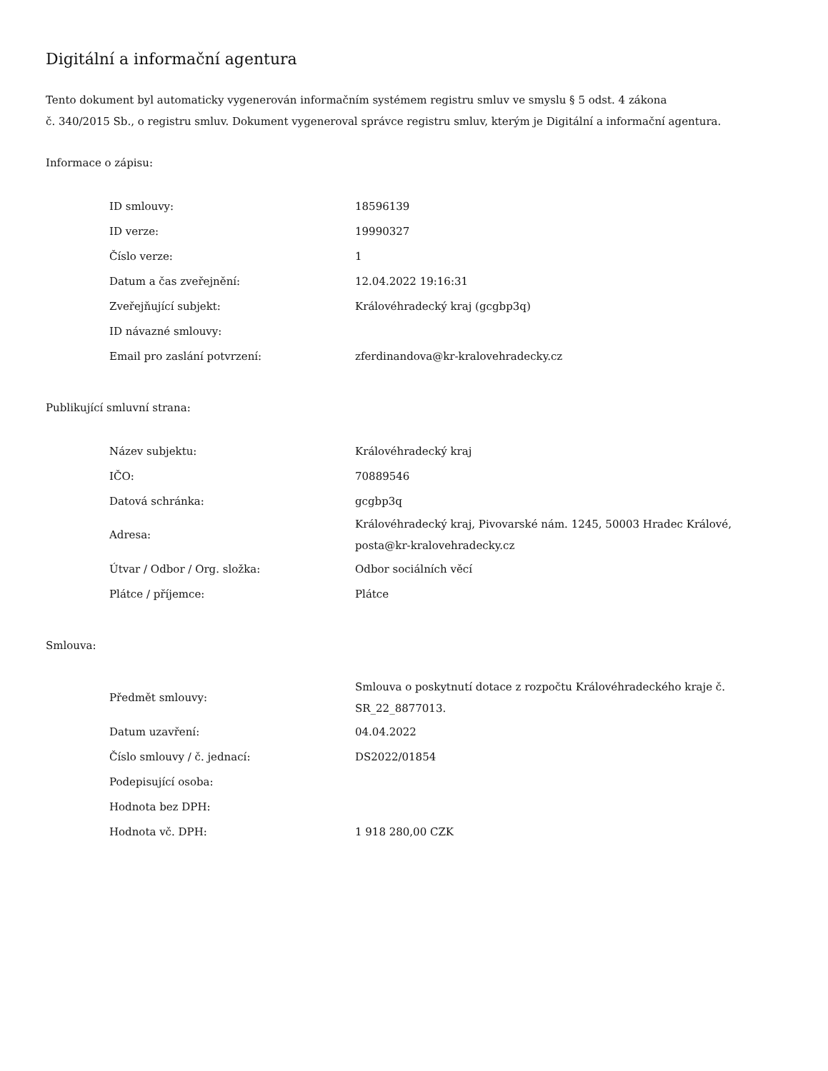Digitální a informační agentura
Tento dokument byl automaticky vygenerován informačním systémem registru smluv ve smyslu § 5 odst. 4 zákona
č. 340/2015 Sb., o registru smluv. Dokument vygeneroval správce registru smluv, kterým je Digitální a informační agentura.
Informace o zápisu:
| ID smlouvy: | 18596139 |
| ID verze: | 19990327 |
| Číslo verze: | 1 |
| Datum a čas zveřejnění: | 12.04.2022 19:16:31 |
| Zveřejňující subjekt: | Královéhradecký kraj (gcgbp3q) |
| ID návazné smlouvy: | |
| Email pro zaslání potvrzení: | zferdinandova@kr-kralovehradecky.cz |
Publikující smluvní strana:
| Název subjektu: | Královéhradecký kraj |
| IČO: | 70889546 |
| Datová schránka: | gcgbp3q |
| Adresa: | Královéhradecký kraj, Pivovarské nám. 1245, 50003 Hradec Králové, posta@kr-kralovehradecky.cz |
| Útvar / Odbor / Org. složka: | Odbor sociálních věcí |
| Plátce / příjemce: | Plátce |
Smlouva:
| Předmět smlouvy: | Smlouva o poskytnutí dotace z rozpočtu Královéhradeckého kraje č. SR_22_8877013. |
| Datum uzavření: | 04.04.2022 |
| Číslo smlouvy / č. jednací: | DS2022/01854 |
| Podepisující osoba: | |
| Hodnota bez DPH: | |
| Hodnota vč. DPH: | 1 918 280,00 CZK |